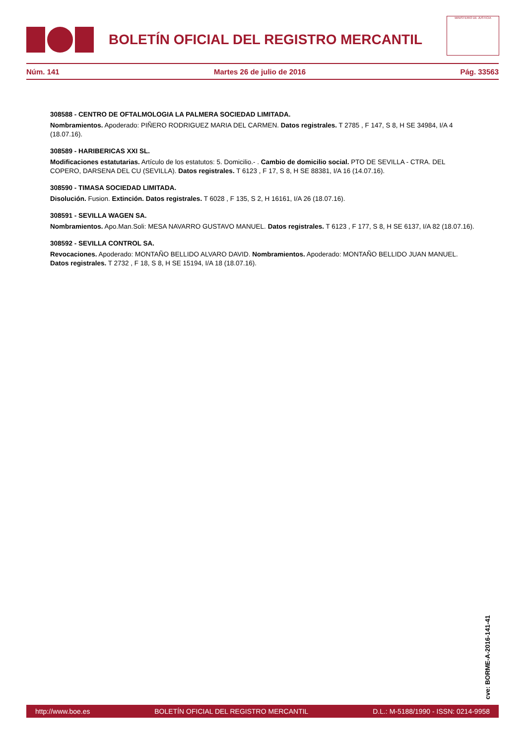BOLETÍN OFICIAL DEL REGISTRO MERCANTIL
MINISTERIO DE JUSTICIA
Núm. 141 Martes 26 de julio de 2016 Pág. 33563
308588 - CENTRO DE OFTALMOLOGIA LA PALMERA SOCIEDAD LIMITADA.
Nombramientos. Apoderado: PIÑERO RODRIGUEZ MARIA DEL CARMEN. Datos registrales. T 2785 , F 147, S 8, H SE 34984, I/A 4 (18.07.16).
308589 - HARIBERICAS XXI SL.
Modificaciones estatutarias. Artículo de los estatutos: 5. Domicilio.- . Cambio de domicilio social. PTO DE SEVILLA - CTRA. DEL COPERO, DARSENA DEL CU (SEVILLA). Datos registrales. T 6123 , F 17, S 8, H SE 88381, I/A 16 (14.07.16).
308590 - TIMASA SOCIEDAD LIMITADA.
Disolución. Fusion. Extinción. Datos registrales. T 6028 , F 135, S 2, H 16161, I/A 26 (18.07.16).
308591 - SEVILLA WAGEN SA.
Nombramientos. Apo.Man.Soli: MESA NAVARRO GUSTAVO MANUEL. Datos registrales. T 6123 , F 177, S 8, H SE 6137, I/A 82 (18.07.16).
308592 - SEVILLA CONTROL SA.
Revocaciones. Apoderado: MONTAÑO BELLIDO ALVARO DAVID. Nombramientos. Apoderado: MONTAÑO BELLIDO JUAN MANUEL. Datos registrales. T 2732 , F 18, S 8, H SE 15194, I/A 18 (18.07.16).
cve: BORME-A-2016-141-41
http://www.boe.es BOLETÍN OFICIAL DEL REGISTRO MERCANTIL D.L.: M-5188/1990 - ISSN: 0214-9958